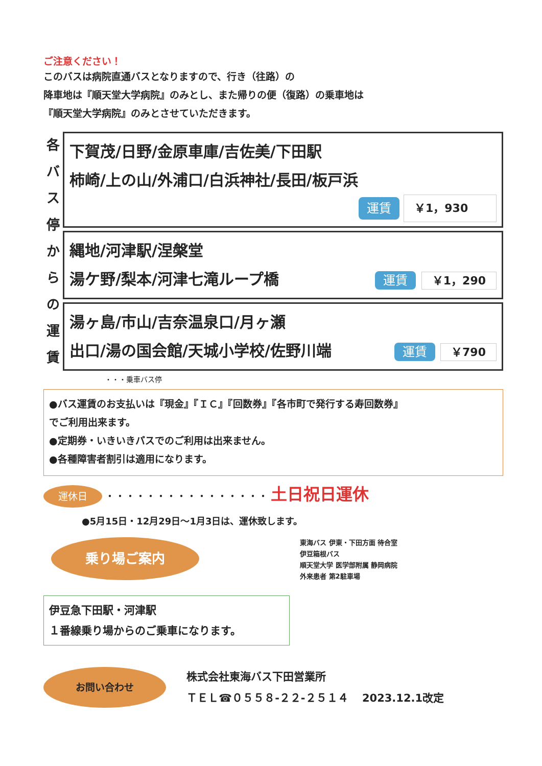ご注意ください！
このバスは病院直通バスとなりますので、行き（往路）の
降車地は『順天堂大学病院』のみとし、また帰りの便（復路）の乗車地は
『順天堂大学病院』のみとさせていただきます。
各
バ
ス
停
か
ら
の
運
賃
下賀茂/日野/金原車庫/吉佐美/下田駅
柿崎/上の山/外浦口/白浜神社/長田/板戸浜
運賃 ￥1，930
縄地/河津駅/涅槃堂
湯ケ野/梨本/河津七滝ループ橋 運賃 ￥1，290
湯ヶ島/市山/吉奈温泉口/月ヶ瀬
出口/湯の国会館/天城小学校/佐野川端 運賃 ￥790
・・・乗車バス停
●バス運賃のお支払いは『現金』『ＩＣ』『回数券』『各市町で発行する寿回数券』
でご利用出来ます。
●定期券・いきいきパスでのご利用は出来ません。
●各種障害者割引は適用になります。
運休日 ・・・・・・・・・・・・・・・・ 土日祝日運休
●5月15日・12月29日～1月3日は、運休致します。
乗り場ご案内
伊豆急下田駅・河津駅
１番線乗り場からのご乗車になります。
東海バス 伊東・下田方面 待合室
伊豆箱根バス
順天堂大学 医学部附属 静岡病院
外来患者 第2駐車場
お問い合わせ
株式会社東海バス下田営業所
ＴＥＬ☎０５５８-２２-２５１４ 2023.12.1改定